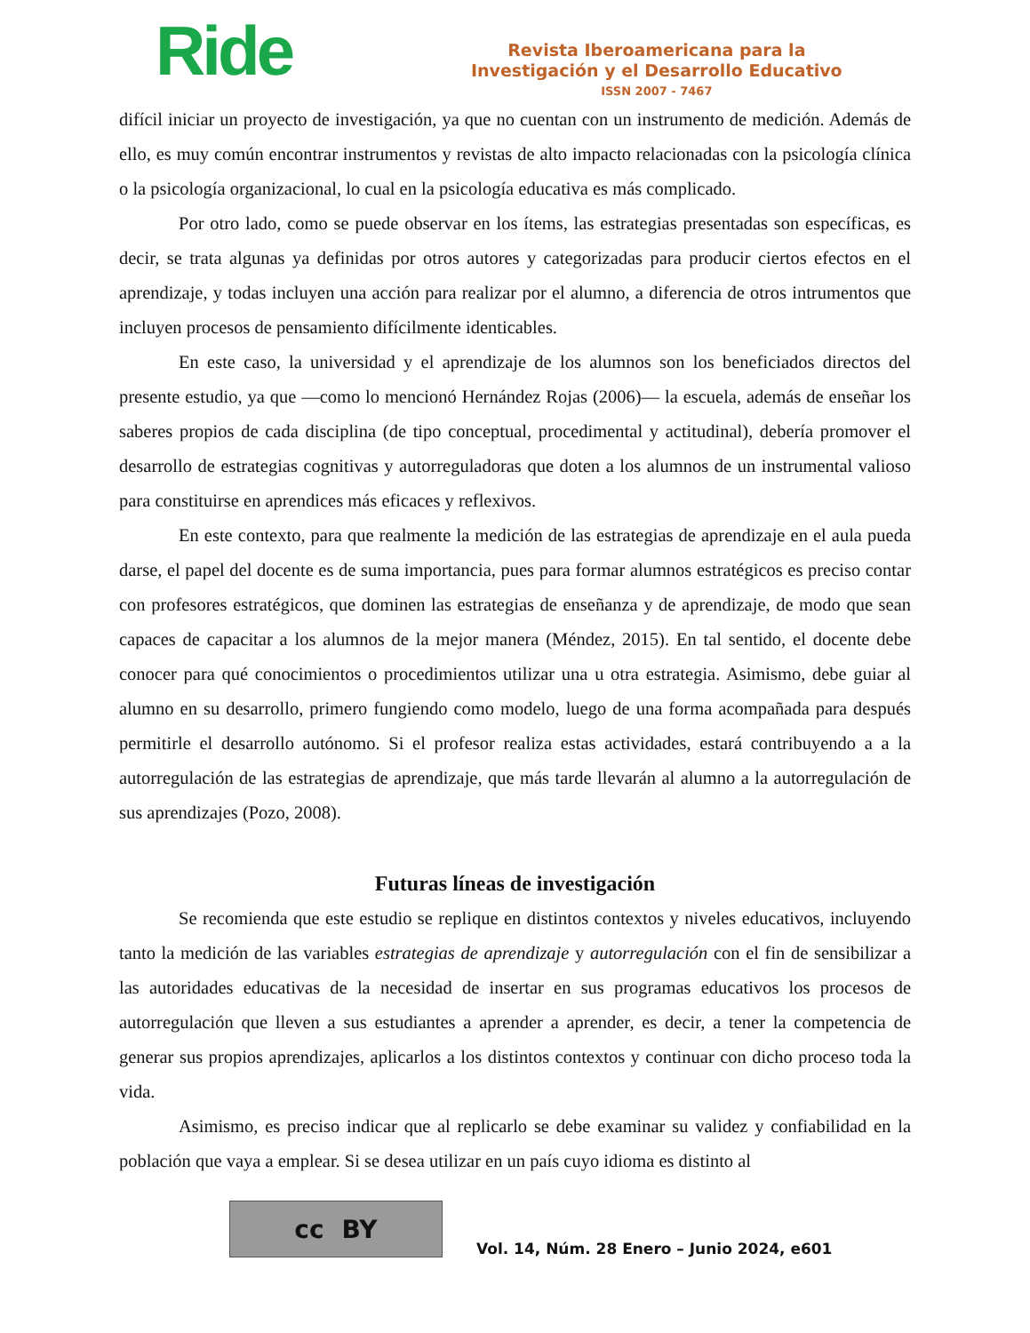Ride
Revista Iberoamericana para la
Investigación y el Desarrollo Educativo
ISSN 2007 - 7467
difícil iniciar un proyecto de investigación, ya que no cuentan con un instrumento de medición. Además de ello, es muy común encontrar instrumentos y revistas de alto impacto relacionadas con la psicología clínica o la psicología organizacional, lo cual en la psicología educativa es más complicado.
Por otro lado, como se puede observar en los ítems, las estrategias presentadas son específicas, es decir, se trata algunas ya definidas por otros autores y categorizadas para producir ciertos efectos en el aprendizaje, y todas incluyen una acción para realizar por el alumno, a diferencia de otros intrumentos que incluyen procesos de pensamiento difícilmente identicables.
En este caso, la universidad y el aprendizaje de los alumnos son los beneficiados directos del presente estudio, ya que —como lo mencionó Hernández Rojas (2006)— la escuela, además de enseñar los saberes propios de cada disciplina (de tipo conceptual, procedimental y actitudinal), debería promover el desarrollo de estrategias cognitivas y autorreguladoras que doten a los alumnos de un instrumental valioso para constituirse en aprendices más eficaces y reflexivos.
En este contexto, para que realmente la medición de las estrategias de aprendizaje en el aula pueda darse, el papel del docente es de suma importancia, pues para formar alumnos estratégicos es preciso contar con profesores estratégicos, que dominen las estrategias de enseñanza y de aprendizaje, de modo que sean capaces de capacitar a los alumnos de la mejor manera (Méndez, 2015). En tal sentido, el docente debe conocer para qué conocimientos o procedimientos utilizar una u otra estrategia. Asimismo, debe guiar al alumno en su desarrollo, primero fungiendo como modelo, luego de una forma acompañada para después permitirle el desarrollo autónomo. Si el profesor realiza estas actividades, estará contribuyendo a a la autorregulación de las estrategias de aprendizaje, que más tarde llevarán al alumno a la autorregulación de sus aprendizajes (Pozo, 2008).
Futuras líneas de investigación
Se recomienda que este estudio se replique en distintos contextos y niveles educativos, incluyendo tanto la medición de las variables estrategias de aprendizaje y autorregulación con el fin de sensibilizar a las autoridades educativas de la necesidad de insertar en sus programas educativos los procesos de autorregulación que lleven a sus estudiantes a aprender a aprender, es decir, a tener la competencia de generar sus propios aprendizajes, aplicarlos a los distintos contextos y continuar con dicho proceso toda la vida.
Asimismo, es preciso indicar que al replicarlo se debe examinar su validez y confiabilidad en la población que vaya a emplear. Si se desea utilizar en un país cuyo idioma es distinto al
cc BY
Vol. 14, Núm. 28 Enero – Junio 2024, e601